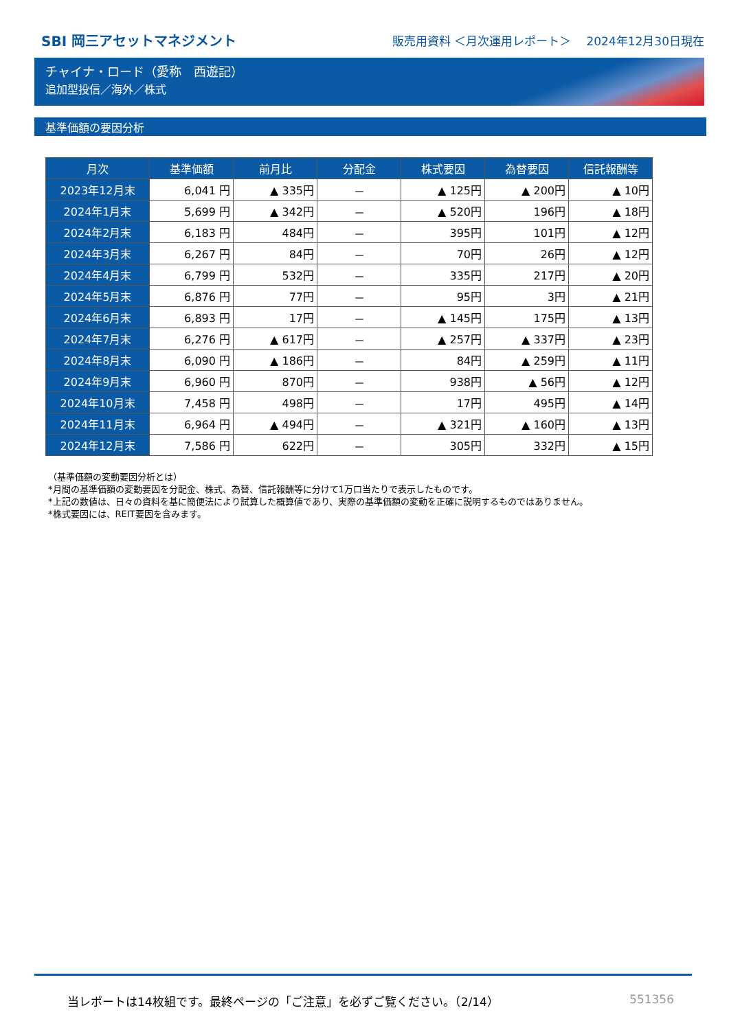SBI 岡三アセットマネジメント
販売用資料 ＜月次運用レポート＞　 2024年12月30日現在
チャイナ・ロード（愛称　西遊記）
追加型投信／海外／株式
基準価額の要因分析
| 月次 | 基準価額 | 前月比 | 分配金 | 株式要因 | 為替要因 | 信託報酬等 |
| --- | --- | --- | --- | --- | --- | --- |
| 2023年12月末 | 6,041 円 | ▲ 335円 | － | ▲ 125円 | ▲ 200円 | ▲ 10円 |
| 2024年1月末 | 5,699 円 | ▲ 342円 | － | ▲ 520円 | 196円 | ▲ 18円 |
| 2024年2月末 | 6,183 円 | 484円 | － | 395円 | 101円 | ▲ 12円 |
| 2024年3月末 | 6,267 円 | 84円 | － | 70円 | 26円 | ▲ 12円 |
| 2024年4月末 | 6,799 円 | 532円 | － | 335円 | 217円 | ▲ 20円 |
| 2024年5月末 | 6,876 円 | 77円 | － | 95円 | 3円 | ▲ 21円 |
| 2024年6月末 | 6,893 円 | 17円 | － | ▲ 145円 | 175円 | ▲ 13円 |
| 2024年7月末 | 6,276 円 | ▲ 617円 | － | ▲ 257円 | ▲ 337円 | ▲ 23円 |
| 2024年8月末 | 6,090 円 | ▲ 186円 | － | 84円 | ▲ 259円 | ▲ 11円 |
| 2024年9月末 | 6,960 円 | 870円 | － | 938円 | ▲ 56円 | ▲ 12円 |
| 2024年10月末 | 7,458 円 | 498円 | － | 17円 | 495円 | ▲ 14円 |
| 2024年11月末 | 6,964 円 | ▲ 494円 | － | ▲ 321円 | ▲ 160円 | ▲ 13円 |
| 2024年12月末 | 7,586 円 | 622円 | － | 305円 | 332円 | ▲ 15円 |
（基準価額の変動要因分析とは）
*月間の基準価額の変動要因を分配金、株式、為替、信託報酬等に分けて1万口当たりで表示したものです。
*上記の数値は、日々の資料を基に簡便法により試算した概算値であり、実際の基準価額の変動を正確に説明するものではありません。
*株式要因には、REIT要因を含みます。
当レポートは14枚組です。最終ページの「ご注意」を必ずご覧ください。（2/14） 551356